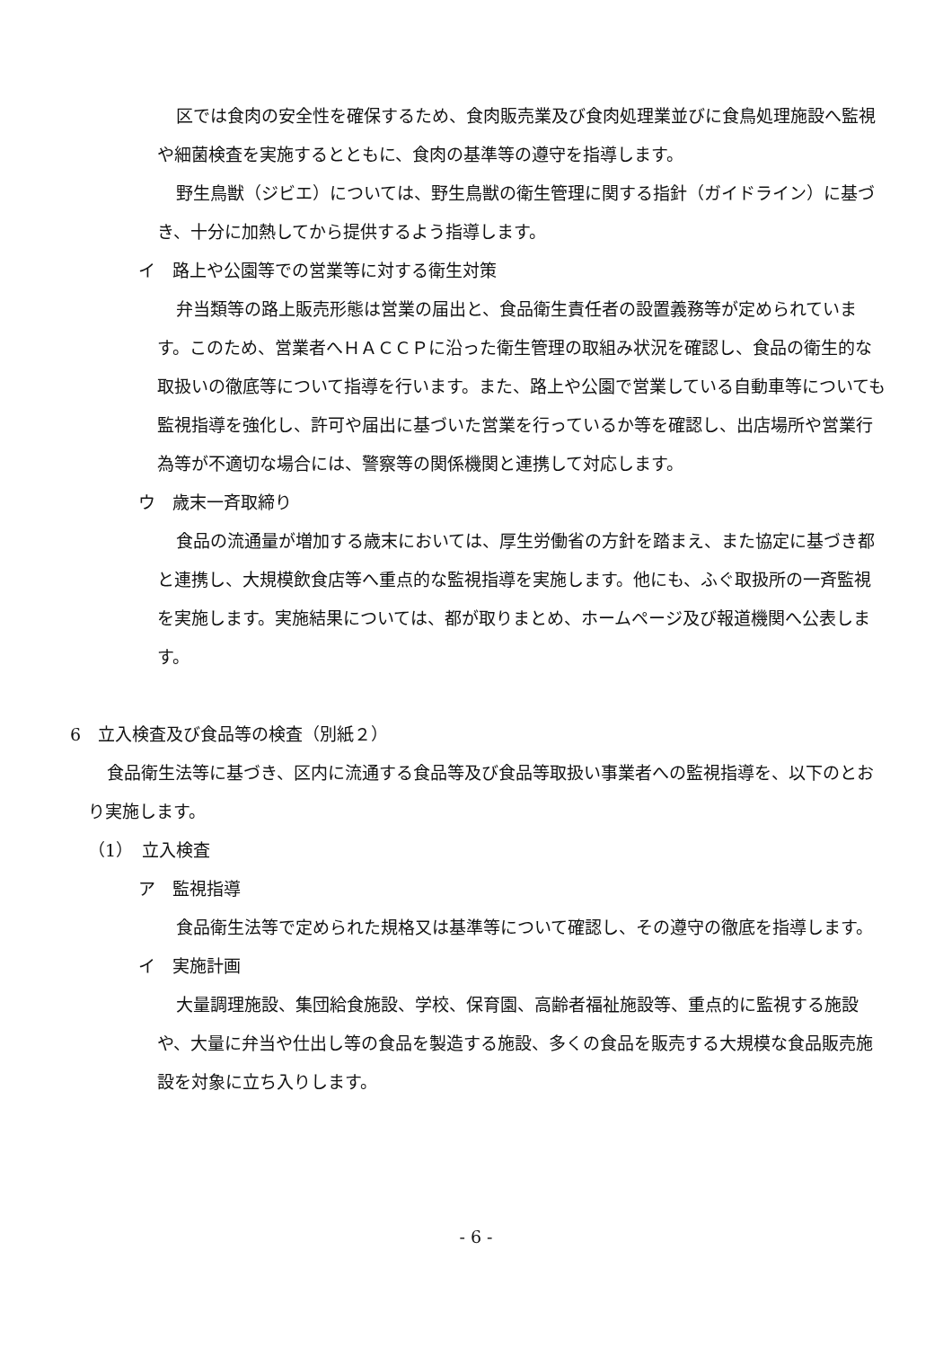区では食肉の安全性を確保するため、食肉販売業及び食肉処理業並びに食鳥処理施設へ監視や細菌検査を実施するとともに、食肉の基準等の遵守を指導します。
野生鳥獣（ジビエ）については、野生鳥獣の衛生管理に関する指針（ガイドライン）に基づき、十分に加熱してから提供するよう指導します。
イ　路上や公園等での営業等に対する衛生対策
弁当類等の路上販売形態は営業の届出と、食品衛生責任者の設置義務等が定められています。このため、営業者へＨＡＣＣＰに沿った衛生管理の取組み状況を確認し、食品の衛生的な取扱いの徹底等について指導を行います。また、路上や公園で営業している自動車等についても監視指導を強化し、許可や届出に基づいた営業を行っているか等を確認し、出店場所や営業行為等が不適切な場合には、警察等の関係機関と連携して対応します。
ウ　歳末一斉取締り
食品の流通量が増加する歳末においては、厚生労働省の方針を踏まえ、また協定に基づき都と連携し、大規模飲食店等へ重点的な監視指導を実施します。他にも、ふぐ取扱所の一斉監視を実施します。実施結果については、都が取りまとめ、ホームページ及び報道機関へ公表します。
6　立入検査及び食品等の検査（別紙２）
食品衛生法等に基づき、区内に流通する食品等及び食品等取扱い事業者への監視指導を、以下のとおり実施します。
（1）　立入検査
ア　監視指導
食品衛生法等で定められた規格又は基準等について確認し、その遵守の徹底を指導します。
イ　実施計画
大量調理施設、集団給食施設、学校、保育園、高齢者福祉施設等、重点的に監視する施設や、大量に弁当や仕出し等の食品を製造する施設、多くの食品を販売する大規模な食品販売施設を対象に立ち入りします。
- 6 -